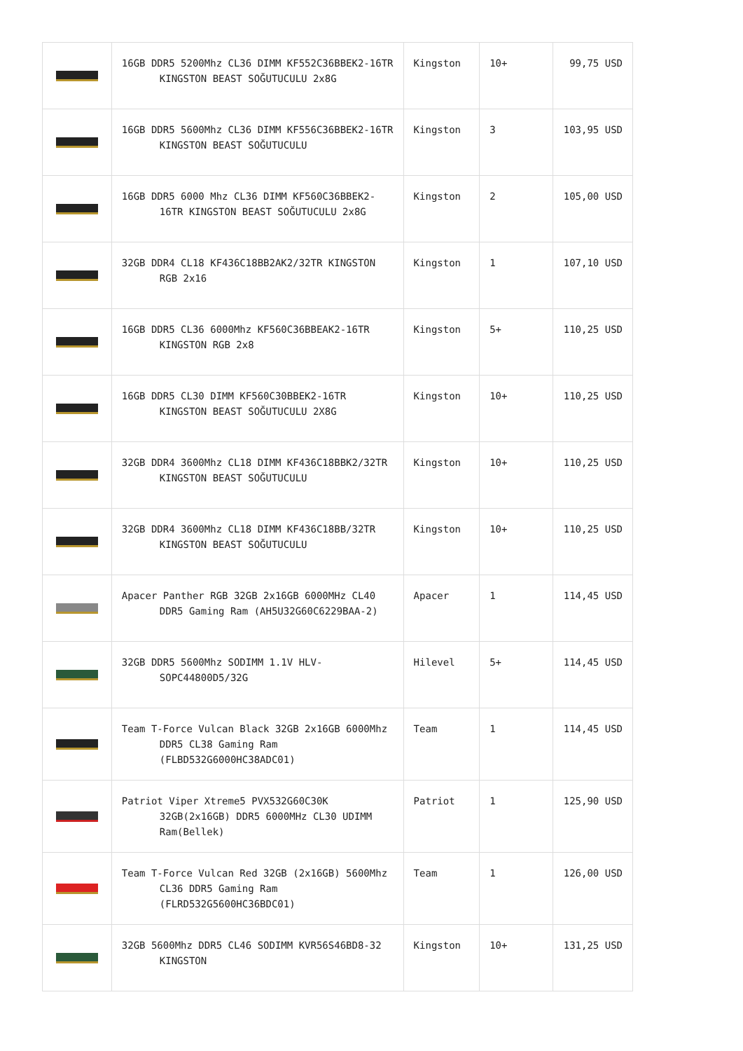| | 16GB DDR5 5200Mhz CL36 DIMM KF552C36BBEK2-16TR KINGSTON BEAST SOĞUTUCULU 2x8G | Kingston | 10+ | 99,75 USD |
| | 16GB DDR5 5600Mhz CL36 DIMM KF556C36BBEK2-16TR KINGSTON BEAST SOĞUTUCULU | Kingston | 3 | 103,95 USD |
| | 16GB DDR5 6000 Mhz CL36 DIMM KF560C36BBEK2-16TR KINGSTON BEAST SOĞUTUCULU 2x8G | Kingston | 2 | 105,00 USD |
| | 32GB DDR4 CL18 KF436C18BB2AK2/32TR KINGSTON RGB 2x16 | Kingston | 1 | 107,10 USD |
| | 16GB DDR5 CL36 6000Mhz KF560C36BBEAK2-16TR KINGSTON RGB 2x8 | Kingston | 5+ | 110,25 USD |
| | 16GB DDR5 CL30 DIMM KF560C30BBEK2-16TR KINGSTON BEAST SOĞUTUCULU 2X8G | Kingston | 10+ | 110,25 USD |
| | 32GB DDR4 3600Mhz CL18 DIMM KF436C18BBK2/32TR KINGSTON BEAST SOĞUTUCULU | Kingston | 10+ | 110,25 USD |
| | 32GB DDR4 3600Mhz CL18 DIMM KF436C18BB/32TR KINGSTON BEAST SOĞUTUCULU | Kingston | 10+ | 110,25 USD |
| | Apacer Panther RGB 32GB 2x16GB 6000MHz CL40 DDR5 Gaming Ram (AH5U32G60C6229BAA-2) | Apacer | 1 | 114,45 USD |
| | 32GB DDR5 5600Mhz SODIMM 1.1V HLV-SOPC44800D5/32G | Hilevel | 5+ | 114,45 USD |
| | Team T-Force Vulcan Black 32GB 2x16GB 6000Mhz DDR5 CL38 Gaming Ram (FLBD532G6000HC38ADC01) | Team | 1 | 114,45 USD |
| | Patriot Viper Xtreme5 PVX532G60C30K 32GB(2x16GB) DDR5 6000MHz CL30 UDIMM Ram(Bellek) | Patriot | 1 | 125,90 USD |
| | Team T-Force Vulcan Red 32GB (2x16GB) 5600Mhz CL36 DDR5 Gaming Ram (FLRD532G5600HC36BDC01) | Team | 1 | 126,00 USD |
| | 32GB 5600Mhz DDR5 CL46 SODIMM KVR56S46BD8-32 KINGSTON | Kingston | 10+ | 131,25 USD |